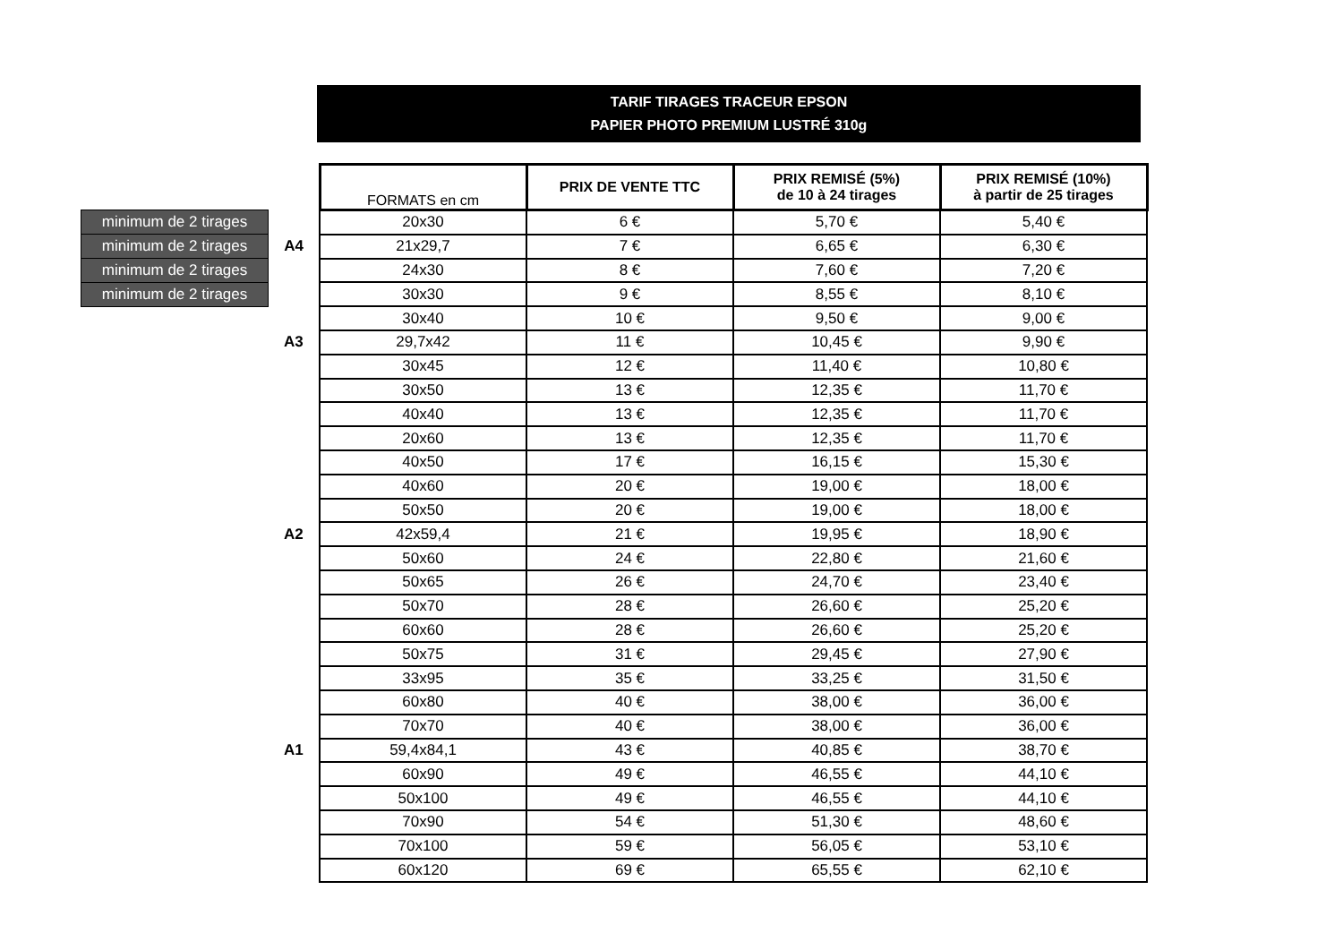TARIF TIRAGES TRACEUR EPSON
PAPIER PHOTO PREMIUM LUSTRÉ 310g
| | | FORMATS en cm | PRIX DE VENTE TTC | PRIX REMISÉ (5%) de 10 à 24 tirages | PRIX REMISÉ (10%) à partir de 25 tirages |
| minimum de 2 tirages | | 20x30 | 6 € | 5,70 € | 5,40 € |
| minimum de 2 tirages | A4 | 21x29,7 | 7 € | 6,65 € | 6,30 € |
| minimum de 2 tirages | | 24x30 | 8 € | 7,60 € | 7,20 € |
| minimum de 2 tirages | | 30x30 | 9 € | 8,55 € | 8,10 € |
| | | 30x40 | 10 € | 9,50 € | 9,00 € |
| | A3 | 29,7x42 | 11 € | 10,45 € | 9,90 € |
| | | 30x45 | 12 € | 11,40 € | 10,80 € |
| | | 30x50 | 13 € | 12,35 € | 11,70 € |
| | | 40x40 | 13 € | 12,35 € | 11,70 € |
| | | 20x60 | 13 € | 12,35 € | 11,70 € |
| | | 40x50 | 17 € | 16,15 € | 15,30 € |
| | | 40x60 | 20 € | 19,00 € | 18,00 € |
| | | 50x50 | 20 € | 19,00 € | 18,00 € |
| | A2 | 42x59,4 | 21 € | 19,95 € | 18,90 € |
| | | 50x60 | 24 € | 22,80 € | 21,60 € |
| | | 50x65 | 26 € | 24,70 € | 23,40 € |
| | | 50x70 | 28 € | 26,60 € | 25,20 € |
| | | 60x60 | 28 € | 26,60 € | 25,20 € |
| | | 50x75 | 31 € | 29,45 € | 27,90 € |
| | | 33x95 | 35 € | 33,25 € | 31,50 € |
| | | 60x80 | 40 € | 38,00 € | 36,00 € |
| | | 70x70 | 40 € | 38,00 € | 36,00 € |
| | A1 | 59,4x84,1 | 43 € | 40,85 € | 38,70 € |
| | | 60x90 | 49 € | 46,55 € | 44,10 € |
| | | 50x100 | 49 € | 46,55 € | 44,10 € |
| | | 70x90 | 54 € | 51,30 € | 48,60 € |
| | | 70x100 | 59 € | 56,05 € | 53,10 € |
| | | 60x120 | 69 € | 65,55 € | 62,10 € |